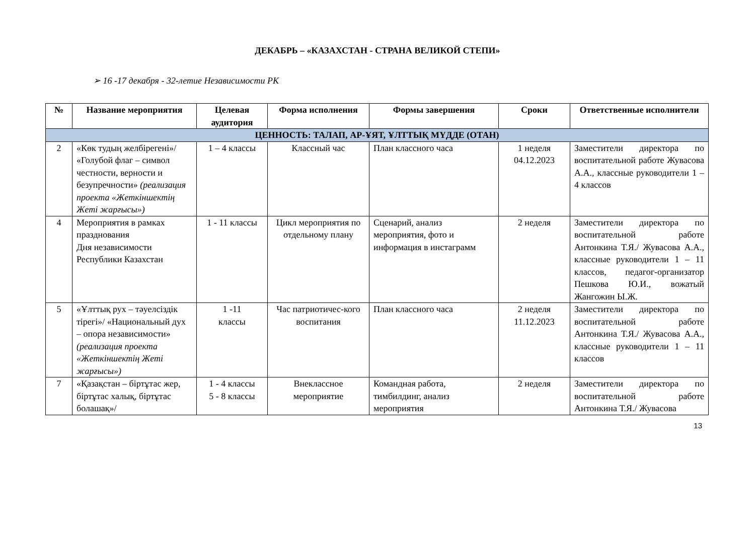ДЕКАБРЬ – «КАЗАХСТАН - СТРАНА ВЕЛИКОЙ СТЕПИ»
➢ 16 -17 декабря - 32-летие Независимости РК
| № | Название мероприятия | Целевая аудитория | Форма исполнения | Формы завершения | Сроки | Ответственные исполнители |
| --- | --- | --- | --- | --- | --- | --- |
| ЦЕННОСТЬ: ТАЛАП, АР-ҰЯТ, ҰЛТТЫҚ МҮДДЕ (ОТАН) | | | | | | |
| 2 | «Көк тудың желбірегені»/ «Голубой флаг – символ честности, верности и безупречности» (реализация проекта «Жеткіншектің Жеті жарғысы») | 1 – 4 классы | Классный час | План классного часа | 1 неделя 04.12.2023 | Заместители директора по воспитательной работе Жувасова А.А., классные руководители 1 – 4 классов |
| 4 | Мероприятия в рамках празднования Дня независимости Республики Казахстан | 1 - 11 классы | Цикл мероприятия по отдельному плану | Сценарий, анализ мероприятия, фото и информация в инстаграмм | 2 неделя | Заместители директора по воспитательной работе Антонкина Т.Я./ Жувасова А.А., классные руководители 1 – 11 классов, педагог-организатор Пешкова Ю.И., вожатый Жангожин Ы.Ж. |
| 5 | «Ұлттық рух – тәуелсіздік тірегі»/ «Национальный дух – опора независимости» (реализация проекта «Жеткіншектің Жеті жарғысы») | 1 -11 классы | Час патриотичес-кого воспитания | План классного часа | 2 неделя 11.12.2023 | Заместители директора по воспитательной работе Антонкина Т.Я./ Жувасова А.А., классные руководители 1 – 11 классов |
| 7 | «Қазақстан – біртұтас жер, біртұтас халық, біртұтас болашақ»/ | 1 - 4 классы 5 - 8 классы | Внеклассное мероприятие | Командная работа, тимбилдинг, анализ мероприятия | 2 неделя | Заместители директора по воспитательной работе Антонкина Т.Я./ Жувасова |
13